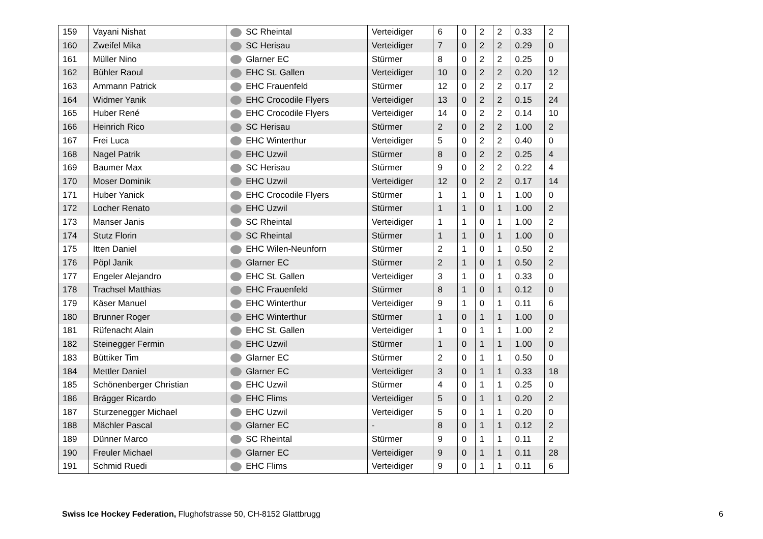| 159 | Vayani Nishat | SC Rheintal | Verteidiger | 6 | 0 | 2 | 2 | 0.33 | 2 |
| 160 | Zweifel Mika | SC Herisau | Verteidiger | 7 | 0 | 2 | 2 | 0.29 | 0 |
| 161 | Müller Nino | Glarner EC | Stürmer | 8 | 0 | 2 | 2 | 0.25 | 0 |
| 162 | Bühler Raoul | EHC St. Gallen | Verteidiger | 10 | 0 | 2 | 2 | 0.20 | 12 |
| 163 | Ammann Patrick | EHC Frauenfeld | Stürmer | 12 | 0 | 2 | 2 | 0.17 | 2 |
| 164 | Widmer Yanik | EHC Crocodile Flyers | Verteidiger | 13 | 0 | 2 | 2 | 0.15 | 24 |
| 165 | Huber René | EHC Crocodile Flyers | Verteidiger | 14 | 0 | 2 | 2 | 0.14 | 10 |
| 166 | Heinrich Rico | SC Herisau | Stürmer | 2 | 0 | 2 | 2 | 1.00 | 2 |
| 167 | Frei Luca | EHC Winterthur | Verteidiger | 5 | 0 | 2 | 2 | 0.40 | 0 |
| 168 | Nagel Patrik | EHC Uzwil | Stürmer | 8 | 0 | 2 | 2 | 0.25 | 4 |
| 169 | Baumer Max | SC Herisau | Stürmer | 9 | 0 | 2 | 2 | 0.22 | 4 |
| 170 | Moser Dominik | EHC Uzwil | Verteidiger | 12 | 0 | 2 | 2 | 0.17 | 14 |
| 171 | Huber Yanick | EHC Crocodile Flyers | Stürmer | 1 | 1 | 0 | 1 | 1.00 | 0 |
| 172 | Locher Renato | EHC Uzwil | Stürmer | 1 | 1 | 0 | 1 | 1.00 | 2 |
| 173 | Manser Janis | SC Rheintal | Verteidiger | 1 | 1 | 0 | 1 | 1.00 | 2 |
| 174 | Stutz Florin | SC Rheintal | Stürmer | 1 | 1 | 0 | 1 | 1.00 | 0 |
| 175 | Itten Daniel | EHC Wilen-Neunforn | Stürmer | 2 | 1 | 0 | 1 | 0.50 | 2 |
| 176 | Pöpl Janik | Glarner EC | Stürmer | 2 | 1 | 0 | 1 | 0.50 | 2 |
| 177 | Engeler Alejandro | EHC St. Gallen | Verteidiger | 3 | 1 | 0 | 1 | 0.33 | 0 |
| 178 | Trachsel Matthias | EHC Frauenfeld | Stürmer | 8 | 1 | 0 | 1 | 0.12 | 0 |
| 179 | Käser Manuel | EHC Winterthur | Verteidiger | 9 | 1 | 0 | 1 | 0.11 | 6 |
| 180 | Brunner Roger | EHC Winterthur | Stürmer | 1 | 0 | 1 | 1 | 1.00 | 0 |
| 181 | Rüfenacht Alain | EHC St. Gallen | Verteidiger | 1 | 0 | 1 | 1 | 1.00 | 2 |
| 182 | Steinegger Fermin | EHC Uzwil | Stürmer | 1 | 0 | 1 | 1 | 1.00 | 0 |
| 183 | Büttiker Tim | Glarner EC | Stürmer | 2 | 0 | 1 | 1 | 0.50 | 0 |
| 184 | Mettler Daniel | Glarner EC | Verteidiger | 3 | 0 | 1 | 1 | 0.33 | 18 |
| 185 | Schönenberger Christian | EHC Uzwil | Stürmer | 4 | 0 | 1 | 1 | 0.25 | 0 |
| 186 | Brägger Ricardo | EHC Flims | Verteidiger | 5 | 0 | 1 | 1 | 0.20 | 2 |
| 187 | Sturzenegger Michael | EHC Uzwil | Verteidiger | 5 | 0 | 1 | 1 | 0.20 | 0 |
| 188 | Mächler Pascal | Glarner EC | - | 8 | 0 | 1 | 1 | 0.12 | 2 |
| 189 | Dünner Marco | SC Rheintal | Stürmer | 9 | 0 | 1 | 1 | 0.11 | 2 |
| 190 | Freuler Michael | Glarner EC | Verteidiger | 9 | 0 | 1 | 1 | 0.11 | 28 |
| 191 | Schmid Ruedi | EHC Flims | Verteidiger | 9 | 0 | 1 | 1 | 0.11 | 6 |
Swiss Ice Hockey Federation, Flughofstrasse 50, CH-8152 Glattbrugg 6